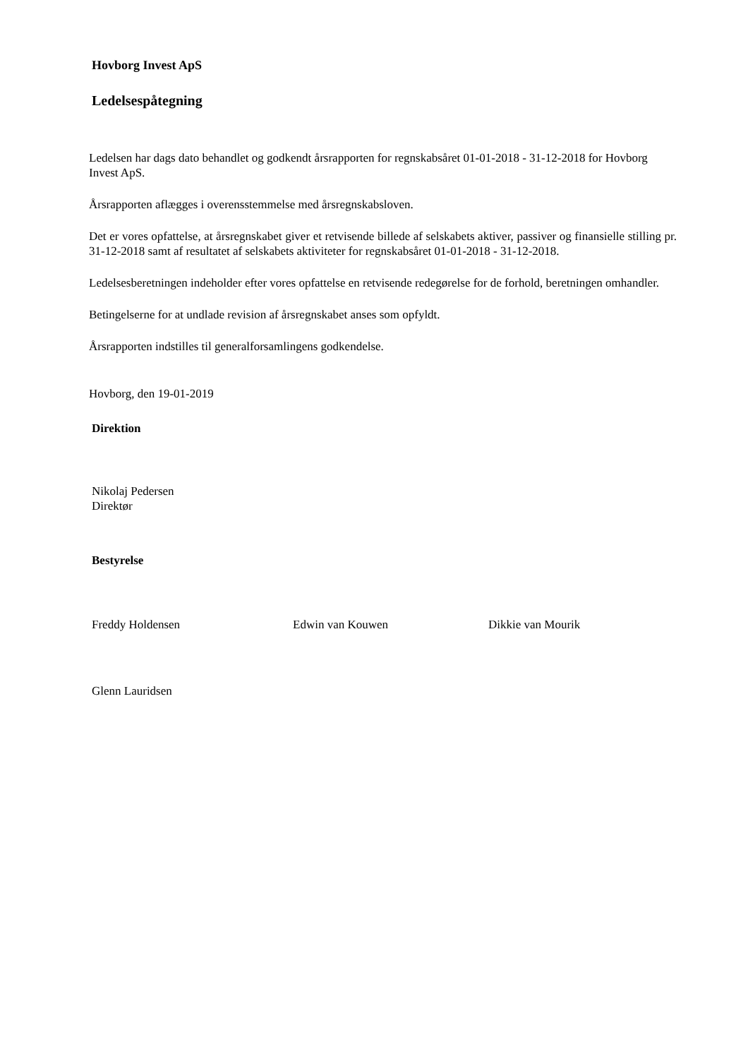Hovborg Invest ApS
Ledelsespåtegning
Ledelsen har dags dato behandlet og godkendt årsrapporten for regnskabsåret 01-01-2018 - 31-12-2018 for Hovborg Invest ApS.
Årsrapporten aflægges i overensstemmelse med årsregnskabsloven.
Det er vores opfattelse, at årsregnskabet giver et retvisende billede af selskabets aktiver, passiver og finansielle stilling pr. 31-12-2018 samt af resultatet af selskabets aktiviteter for regnskabsåret 01-01-2018 - 31-12-2018.
Ledelsesberetningen indeholder efter vores opfattelse en retvisende redegørelse for de forhold, beretningen omhandler.
Betingelserne for at undlade revision af årsregnskabet anses som opfyldt.
Årsrapporten indstilles til generalforsamlingens godkendelse.
Hovborg, den 19-01-2019
Direktion
Nikolaj Pedersen
Direktør
Bestyrelse
Freddy Holdensen Edwin van Kouwen Dikkie van Mourik
Glenn Lauridsen